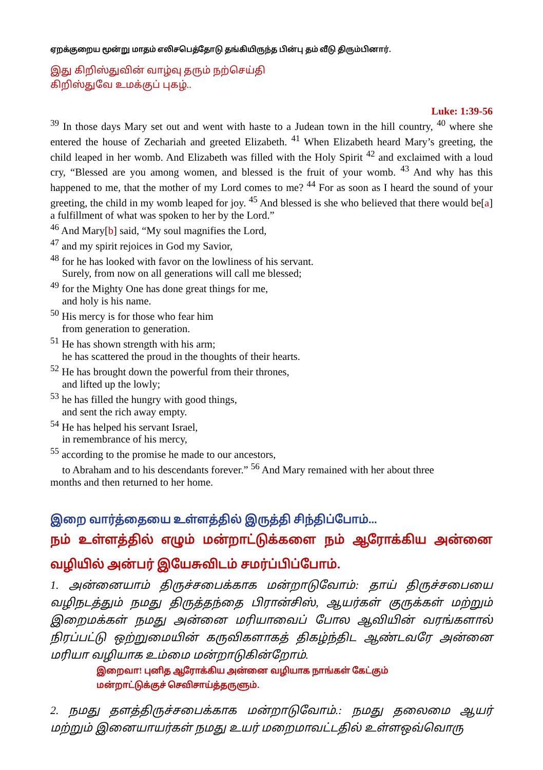ஏறக்குறைய மூன்று மாதம் எலிசபெத்தோடு தங்கியிருந்த பின்பு தம் வீடு திரும்பினார்.
இது கிறிஸ்துவின் வாழ்வு தரும் நற்செய்தி
கிறிஸ்துவே உமக்குப் புகழ்..
Luke: 1:39-56
<sup>39</sup> In those days Mary set out and went with haste to a Judean town in the hill country, <sup>40</sup> where she entered the house of Zechariah and greeted Elizabeth. <sup>41</sup> When Elizabeth heard Mary’s greeting, the child leaped in her womb. And Elizabeth was filled with the Holy Spirit <sup>42</sup> and exclaimed with a loud cry, “Blessed are you among women, and blessed is the fruit of your womb. <sup>43</sup> And why has this happened to me, that the mother of my Lord comes to me? <sup>44</sup> For as soon as I heard the sound of your greeting, the child in my womb leaped for joy. <sup>45</sup> And blessed is she who believed that there would be[a] a fulfillment of what was spoken to her by the Lord.”
<sup>46</sup> And Mary[b] said, “My soul magnifies the Lord,
<sup>47</sup> and my spirit rejoices in God my Savior,
<sup>48</sup> for he has looked with favor on the lowliness of his servant.
Surely, from now on all generations will call me blessed;
<sup>49</sup> for the Mighty One has done great things for me,
and holy is his name.
<sup>50</sup> His mercy is for those who fear him
from generation to generation.
<sup>51</sup> He has shown strength with his arm;
he has scattered the proud in the thoughts of their hearts.
<sup>52</sup> He has brought down the powerful from their thrones,
and lifted up the lowly;
<sup>53</sup> he has filled the hungry with good things,
and sent the rich away empty.
<sup>54</sup> He has helped his servant Israel,
in remembrance of his mercy,
<sup>55</sup> according to the promise he made to our ancestors,
to Abraham and to his descendants forever.” <sup>56</sup> And Mary remained with her about three
months and then returned to her home.
இறை வார்த்தையை உள்ளத்தில் இருத்தி சிந்திப்போம்...
நம் உள்ளத்தில் எழும் மன்றாட்டுக்களை நம் ஆரோக்கிய அன்னை வழியில் அன்பர் இயேசுவிடம் சமர்ப்பிப்போம்.
1. அன்னையாம் திருச்சபைக்காக மன்றாடுவோம்: தாய் திருச்சபையை வழிநடத்தும் நமது திருத்தந்தை பிரான்சிஸ், ஆயர்கள் குருக்கள் மற்றும் இறைமக்கள் நமது அன்னை மரியாவைப் போல ஆவியின் வரங்களால் நிரப்பட்டு ஒற்றுமையின் கருவிகளாகத் திகழ்ந்திட ஆண்டவரே அன்னை மரியா வழியாக உம்மை மன்றாடுகின்றோம்.
இறைவா! புனித ஆரோக்கிய அன்னை வழியாக நாங்கள் கேட்கும்
மன்றாட்டுக்குச் செவிசாய்த்தருளும்.
2. நமது தளத்திருச்சபைக்காக மன்றாடுவோம்.: நமது தலைமை ஆயர் மற்றும் இனையாயர்கள் நமது உயர் மறைமாவட்டதில் உள்ளஒவ்வொரு